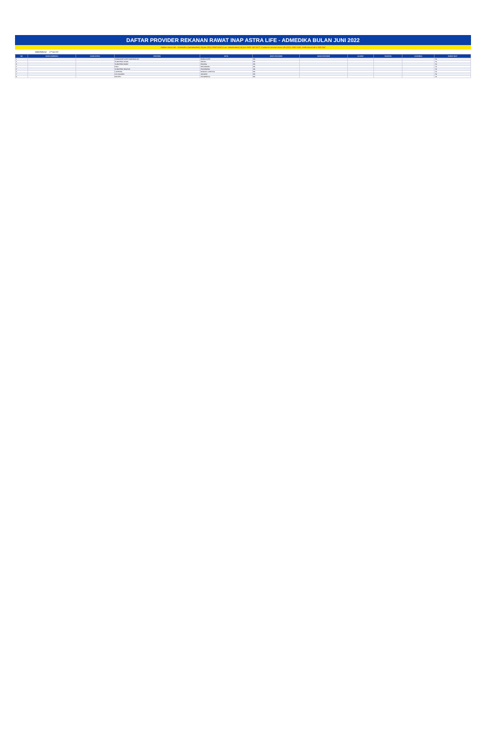DAFTAR PROVIDER REKANAN RAWAT INAP ASTRA LIFE - ADMEDIKA BULAN JUNI 2022
Hotline Astra Life - Admedika (Jabodetabek) 24 jam (021) 2960 3282 (Luar Jabodetabek) 24 jam 0800 140 0377, Customer service Astra Life (021) 1500 0160, Hello Astra Life 1-500-282
Diperbaharui 17-Jun-22
| NO | KODE ADMEDIKA | KODE ASTRA | PROVINSI | KOTA | JENIS PROVIDER | NAMA PROVIDER | ALAMAT | TELEPON | FAKSIMILE | RAWAT INAP |
| --- | --- | --- | --- | --- | --- | --- | --- | --- | --- | --- |
| 1 | | | NANGGROE ACEH DARUSSALAM | BANDA ACEH | RS | | | | | YA |
| 2 | | | SUMATERA UTARA | MEDAN | RS | | | | | YA |
| 3 | | | SUMATERA BARAT | PADANG | RS | | | | | YA |
| 4 | | | RIAU | PEKANBARU | RS | | | | | YA |
| 5 | | | SUMATERA SELATAN | PALEMBANG | RS | | | | | YA |
| 6 | | | LAMPUNG | BANDAR LAMPUNG | RS | | | | | YA |
| 7 | | | DKI JAKARTA | JAKARTA | RS | | | | | YA |
| 8 | | | BANTEN | TANGERANG | RS | | | | | YA |